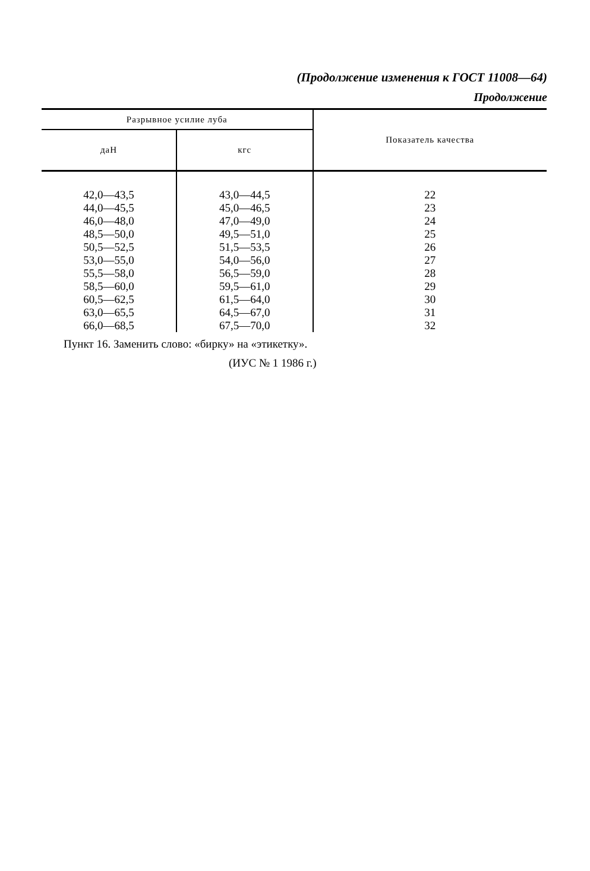(Продолжение изменения к ГОСТ 11008—64)
Продолжение
| Разрывное усилие луба | | Показатель качества |
| --- | --- | --- |
| даН | кгс | |
| 42,0—43,5 44,0—45,5 46,0—48,0 48,5—50,0 50,5—52,5 53,0—55,0 55,5—58,0 58,5—60,0 60,5—62,5 63,0—65,5 66,0—68,5 | 43,0—44,5 45,0—46,5 47,0—49,0 49,5—51,0 51,5—53,5 54,0—56,0 56,5—59,0 59,5—61,0 61,5—64,0 64,5—67,0 67,5—70,0 | 22 23 24 25 26 27 28 29 30 31 32 |
Пункт 16. Заменить слово: «бирку» на «этикетку».
(ИУС № 1 1986 г.)